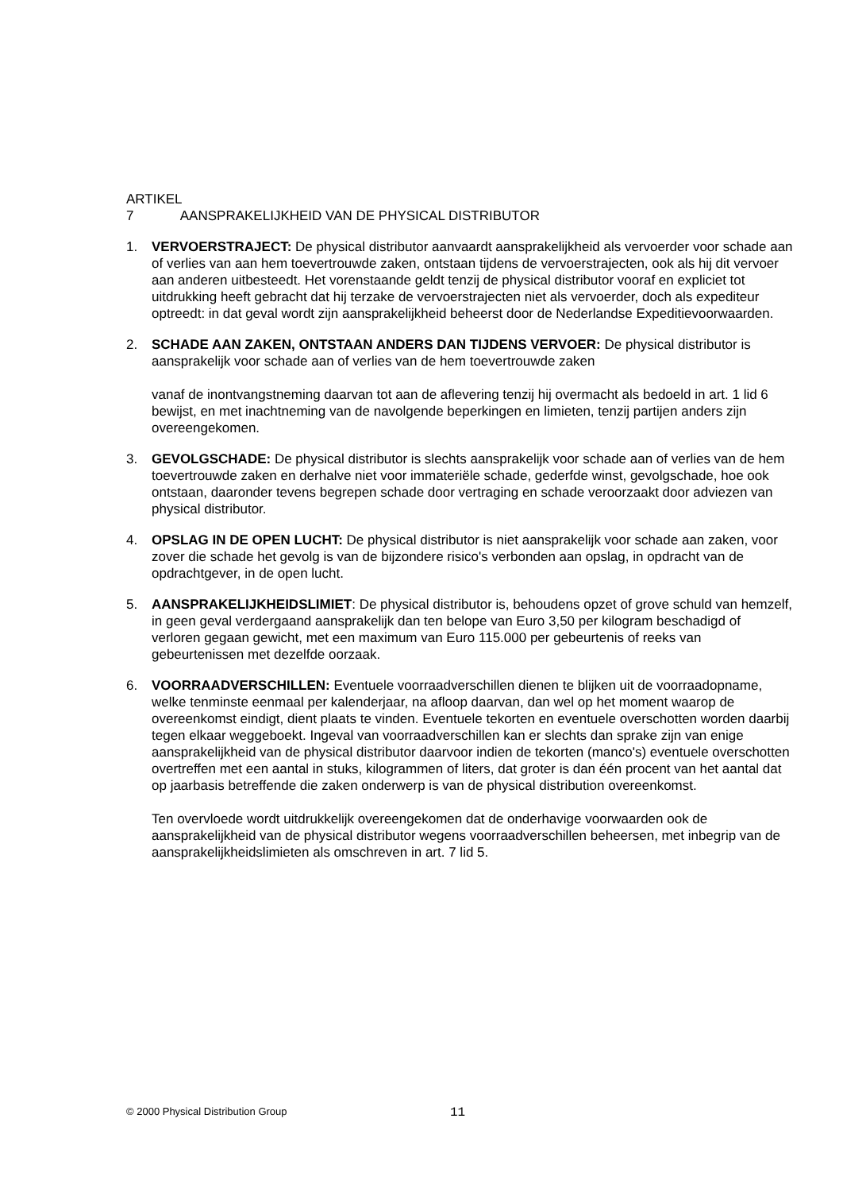ARTIKEL 7 AANSPRAKELIJKHEID VAN DE PHYSICAL DISTRIBUTOR
1. VERVOERSTRAJECT: De physical distributor aanvaardt aansprakelijkheid als vervoerder voor schade aan of verlies van aan hem toevertrouwde zaken, ontstaan tijdens de vervoerstrajecten, ook als hij dit vervoer aan anderen uitbesteedt. Het vorenstaande geldt tenzij de physical distributor vooraf en expliciet tot uitdrukking heeft gebracht dat hij terzake de vervoerstrajecten niet als vervoerder, doch als expediteur optreedt: in dat geval wordt zijn aansprakelijkheid beheerst door de Nederlandse Expeditievoorwaarden.
2. SCHADE AAN ZAKEN, ONTSTAAN ANDERS DAN TIJDENS VERVOER: De physical distributor is aansprakelijk voor schade aan of verlies van de hem toevertrouwde zaken
vanaf de inontvangstneming daarvan tot aan de aflevering tenzij hij overmacht als bedoeld in art. 1 lid 6 bewijst, en met inachtneming van de navolgende beperkingen en limieten, tenzij partijen anders zijn overeengekomen.
3. GEVOLGSCHADE: De physical distributor is slechts aansprakelijk voor schade aan of verlies van de hem toevertrouwde zaken en derhalve niet voor immateriële schade, gederfde winst, gevolgschade, hoe ook ontstaan, daaronder tevens begrepen schade door vertraging en schade veroorzaakt door adviezen van physical distributor.
4. OPSLAG IN DE OPEN LUCHT: De physical distributor is niet aansprakelijk voor schade aan zaken, voor zover die schade het gevolg is van de bijzondere risico's verbonden aan opslag, in opdracht van de opdrachtgever, in de open lucht.
5. AANSPRAKELIJKHEIDSLIMIET: De physical distributor is, behoudens opzet of grove schuld van hemzelf, in geen geval verdergaand aansprakelijk dan ten belope van Euro 3,50 per kilogram beschadigd of verloren gegaan gewicht, met een maximum van Euro 115.000 per gebeurtenis of reeks van gebeurtenissen met dezelfde oorzaak.
6. VOORRAADVERSCHILLEN: Eventuele voorraadverschillen dienen te blijken uit de voorraadopname, welke tenminste eenmaal per kalenderjaar, na afloop daarvan, dan wel op het moment waarop de overeenkomst eindigt, dient plaats te vinden. Eventuele tekorten en eventuele overschotten worden daarbij tegen elkaar weggeboekt. Ingeval van voorraadverschillen kan er slechts dan sprake zijn van enige aansprakelijkheid van de physical distributor daarvoor indien de tekorten (manco's) eventuele overschotten overtreffen met een aantal in stuks, kilogrammen of liters, dat groter is dan één procent van het aantal dat op jaarbasis betreffende die zaken onderwerp is van de physical distribution overeenkomst.
Ten overvloede wordt uitdrukkelijk overeengekomen dat de onderhavige voorwaarden ook de aansprakelijkheid van de physical distributor wegens voorraadverschillen beheersen, met inbegrip van de aansprakelijkheidslimieten als omschreven in art. 7 lid 5.
© 2000 Physical Distribution Group 11